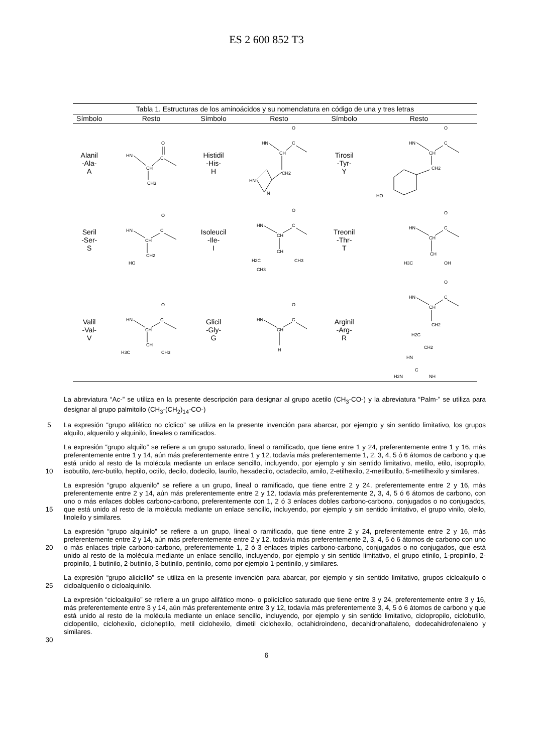ES 2 600 852 T3
Tabla 1. Estructuras de los aminoácidos y su nomenclatura en código de una y tres letras
| Símbolo | Resto | Símbolo | Resto | Símbolo | Resto |
| --- | --- | --- | --- | --- | --- |
| Alanil -Ala- A | HN CH C O CH3 | Histidil -His- H | HN CH C O CH2 HN N | Tirosil -Tyr- Y | HN CH C O CH2 HO |
| Seril -Ser- S | HN CH C O CH2 HO | Isoleucil -Ile- I | HN CH C O CH H2C CH3 CH3 | Treonil -Thr- T | HN CH C O CH H3C OH |
| Valil -Val- V | HN CH C O CH H3C CH3 | Glicil -Gly- G | HN CH C O H | Arginil -Arg- R | HN CH C O CH2 H2C CH2 HN C H2N NH |
La abreviatura “Ac-” se utiliza en la presente descripción para designar al grupo acetilo (CH<sub>3</sub>-CO-) y la abreviatura “Palm-” se utiliza para designar al grupo palmitoilo (CH<sub>3</sub>-(CH<sub>2</sub>)<sub>14</sub>-CO-)
5 La expresión “grupo alifático no cíclico” se utiliza en la presente invención para abarcar, por ejemplo y sin sentido limitativo, los grupos alquilo, alquenilo y alquinilo, lineales o ramificados.
10
La expresión “grupo alquilo” se refiere a un grupo saturado, lineal o ramificado, que tiene entre 1 y 24, preferentemente entre 1 y 16, más preferentemente entre 1 y 14, aún más preferentemente entre 1 y 12, todavía más preferentemente 1, 2, 3, 4, 5 ó 6 átomos de carbono y que está unido al resto de la molécula mediante un enlace sencillo, incluyendo, por ejemplo y sin sentido limitativo, metilo, etilo, isopropilo, isobutilo, terc-butilo, heptilo, octilo, decilo, dodecilo, laurilo, hexadecilo, octadecilo, amilo, 2-etilhexilo, 2-metilbutilo, 5-metilhexilo y similares.
15
La expresión “grupo alquenilo” se refiere a un grupo, lineal o ramificado, que tiene entre 2 y 24, preferentemente entre 2 y 16, más preferentemente entre 2 y 14, aún más preferentemente entre 2 y 12, todavía más preferentemente 2, 3, 4, 5 ó 6 átomos de carbono, con uno o más enlaces dobles carbono-carbono, preferentemente con 1, 2 ó 3 enlaces dobles carbono-carbono, conjugados o no conjugados, que está unido al resto de la molécula mediante un enlace sencillo, incluyendo, por ejemplo y sin sentido limitativo, el grupo vinilo, oleilo, linoleilo y similares.
20
La expresión “grupo alquinilo” se refiere a un grupo, lineal o ramificado, que tiene entre 2 y 24, preferentemente entre 2 y 16, más preferentemente entre 2 y 14, aún más preferentemente entre 2 y 12, todavía más preferentemente 2, 3, 4, 5 ó 6 átomos de carbono con uno o más enlaces triple carbono-carbono, preferentemente 1, 2 ó 3 enlaces triples carbono-carbono, conjugados o no conjugados, que está unido al resto de la molécula mediante un enlace sencillo, incluyendo, por ejemplo y sin sentido limitativo, el grupo etinilo, 1-propinilo, 2-propinilo, 1-butinilo, 2-butinilo, 3-butinilo, pentinilo, como por ejemplo 1-pentinilo, y similares.
25
La expresión “grupo aliciclilo” se utiliza en la presente invención para abarcar, por ejemplo y sin sentido limitativo, grupos cicloalquilo o cicloalquenilo o cicloalquinilo.
30
La expresión “cicloalquilo” se refiere a un grupo alifático mono- o policíclico saturado que tiene entre 3 y 24, preferentemente entre 3 y 16, más preferentemente entre 3 y 14, aún más preferentemente entre 3 y 12, todavía más preferentemente 3, 4, 5 ó 6 átomos de carbono y que está unido al resto de la molécula mediante un enlace sencillo, incluyendo, por ejemplo y sin sentido limitativo, ciclopropilo, ciclobutilo, ciclopentilo, ciclohexilo, cicloheptilo, metil ciclohexilo, dimetil ciclohexilo, octahidroindeno, decahidronaftaleno, dodecahidrofenaleno y similares.
6